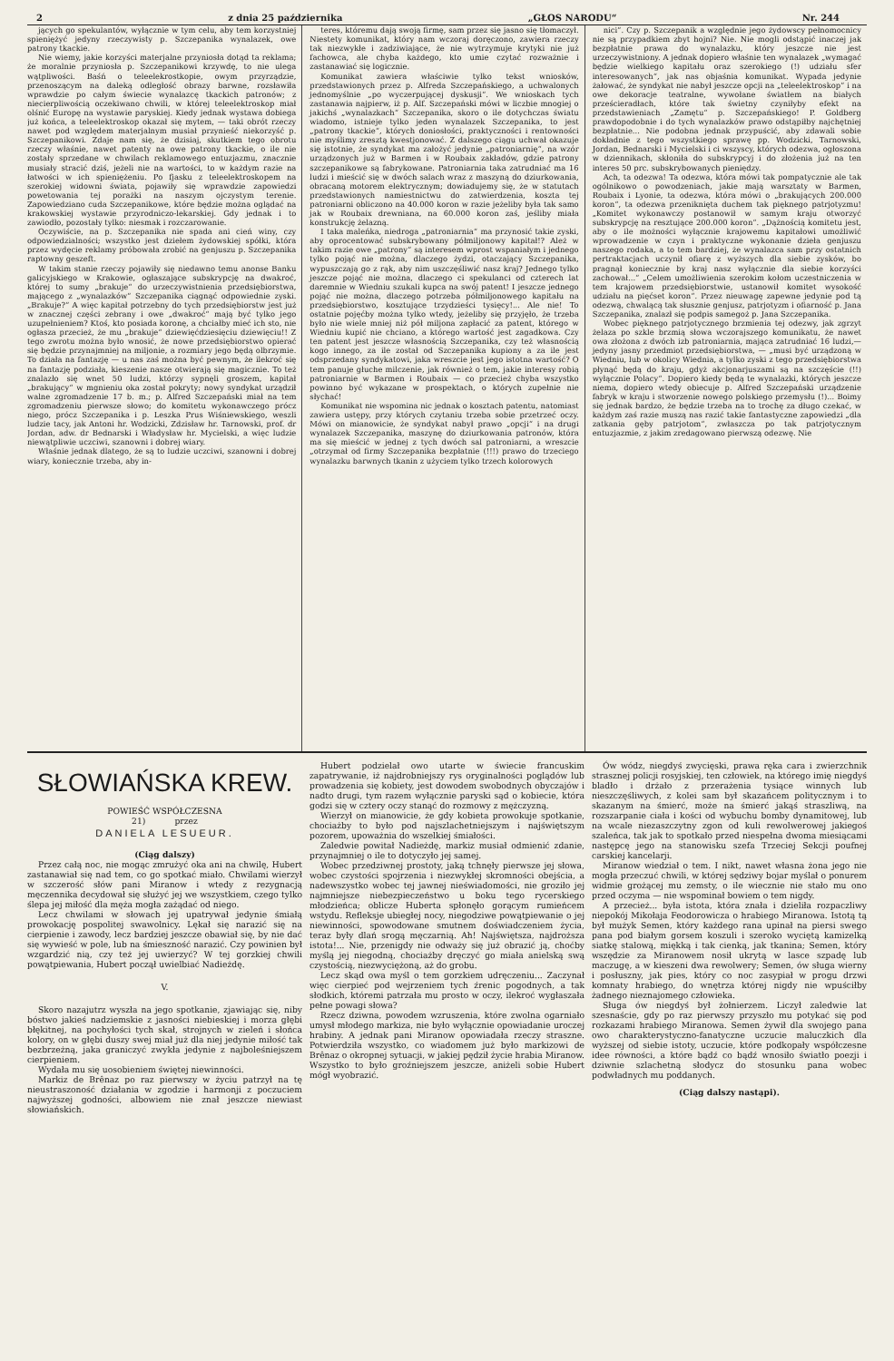2 z dnia 25 października „GŁOS NARODU“Nr. 244
jących go spekulantów, wyłącznie w tym celu, aby tem korzystniej spieniężyć jedyny rzeczywisty p. Szczepanika wynalazek, owe patrony tkackie.
Nie wiemy, jakie korzyści materjalne przyniosła dotąd ta reklama; że moralnie przyniosła p. Szczepanikowi krzywdę, to nie ulega wątpliwości. Baśń o teleelekrostkopie, owym przyrządzie, przenoszącym na daleką odległość obrazy barwne, rozsławiła wprawdzie po całym świecie wynalazcę tkackich patronów; z niecierpliwością oczekiwano chwili, w której teleelektroskop miał olśnić Europę na wystawie paryskiej. Kiedy jednak wystawa dobiega już końca, a teleelektroskop okazał się mytem, — taki obrót rzeczy nawet pod względem materjalnym musiał przynieść niekorzyść p. Szczepanikowi. Zdaje nam się, że dzisiaj, skutkiem tego obrotu rzeczy właśnie, nawet patenty na owe patrony tkackie, o ile nie zostały sprzedane w chwilach reklamowego entuzjazmu, znacznie musiały stracić dziś, jeżeli nie na wartości, to w każdym razie na łatwości w ich spieniężeniu. Po fjasku z teleelektroskopem na szerokiej widowni świata, pojawiły się wprawdzie zapowiedzi powetowania tej porażki na naszym ojczystym terenie. Zapowiedziano cuda Szczepanikowe, które będzie można oglądać na krakowskiej wystawie przyrodniczo-lekarskiej. Gdy jednak i to zawiodło, pozostały tylko: niesmak i rozczarowanie.
Oczywiście, na p. Szczepanika nie spada ani cień winy, czy odpowiedzialności; wszystko jest dziełem żydowskiej spółki, która przez wydęcie reklamy próbowała zrobić na genjuszu p. Szczepanika raptowny geszeft.
W takim stanie rzeczy pojawiły się niedawno temu anonse Banku galicyjskiego w Krakowie, ogłaszające subskrypcję na dwakroć, której to sumy „brakuje“ do urzeczywistnienia przedsiębiorstwa, mającego z „wynalazków“ Szczepanika ciągnąć odpowiednie zyski. „Brakuje?“ A więc kapitał potrzebny do tych przedsiębiorstw jest już w znacznej części zebrany i owe „dwakroć“ mają być tylko jego uzupełnieniem? Ktoś, kto posiada koronę, a chciałby mieć ich sto, nie ogłasza przecież, że mu „brakuje“ dziewięćdziesięciu dziewięciu!! Z tego zwrotu można było wnosić, że nowe przedsiębiorstwo opierać się będzie przynajmniej na miljonie, a rozmiary jego będą olbrzymie. To działa na fantazję — u nas zaś można być pewnym, że ilekroć się na fantazję podziała, kieszenie nasze otwierają się magicznie. To też znalazło się wnet 50 ludzi, którzy sypnęli groszem, kapitał „brakujący“ w mgnieniu oka został pokryty; nowy syndykat urządził walne zgromadzenie 17 b. m.; p. Alfred Szczepański miał na tem zgromadzeniu pierwsze słowo; do komitetu wykonawczego prócz niego, prócz Szczepanika i p. Leszka Prus Wiśniewskiego, weszli ludzie tacy, jak Antoni hr. Wodzicki, Zdzisław hr. Tarnowski, prof. dr Jordan, adw. dr Bednarski i Władysław hr. Mycielski, a więc ludzie niewątpliwie uczciwi, szanowni i dobrej wiary.
Właśnie jednak dlatego, że są to ludzie uczciwi, szanowni i dobrej wiary, koniecznie trzeba, aby in-
teres, któremu dają swoją firmę, sam przez się jasno się tłomaczył. Niestety komunikat, który nam wczoraj doręczono, zawiera rzeczy tak niezwykłe i zadziwiające, że nie wytrzymuje krytyki nie już fachowca, ale chyba każdego, kto umie czytać rozważnie i zastanawiać się logicznie.
Komunikat zawiera właściwie tylko tekst wniosków, przedstawionych przez p. Alfreda Szczepańskiego, a uchwalonych jednomyślnie „po wyczerpującej dyskusji“. We wnioskach tych zastanawia najpierw, iż p. Alf. Szczepański mówi w liczbie mnogiej o jakichś „wynalazkach“ Szczepanika, skoro o ile dotychczas światu wiadomo, istnieje tylko jeden wynalazek Szczepanika, to jest „patrony tkackie“, których doniosłości, praktyczności i rentowności nie myślimy zresztą kwestjonować. Z dalszego ciągu uchwał okazuje się istotnie, że syndykat ma założyć jedynie „patroniarnię“, na wzór urządzonych już w Barmen i w Roubaix zakładów, gdzie patrony szczepanikowe są fabrykowane. Patroniarnia taka zatrudniać ma 16 ludzi i mieścić się w dwóch salach wraz z maszyną do dziurkowania, obracaną motorem elektrycznym; dowiadujemy się, że w statutach przedstawionych namiestnictwu do zatwierdzenia, koszta tej patroniarni obliczono na 40.000 koron w razie jeżeliby była tak samo jak w Roubaix drewniana, na 60.000 koron zaś, jeśliby miała konstrukcję żelazną.
I taka maleńka, niedroga „patroniarnia“ ma przynosić takie zyski, aby oprocentować subskrybowany półmiljonowy kapitał!? Ależ w takim razie owe „patrony“ są interesem wprost wspaniałym i jednego tylko pojąć nie można, dlaczego żydzi, otaczający Szczepanika, wypuszczają go z rąk, aby nim uszczęśliwić nasz kraj? Jednego tylko jeszcze pojąć nie można, dlaczego ci spekulanci od czterech lat daremnie w Wiedniu szukali kupca na swój patent! I jeszcze jednego pojąć nie można, dlaczego potrzeba półmiljonowego kapitału na przedsiębiorstwo, kosztujące trzydzieści tysięcy!... Ale nie! To ostatnie pojęćby można tylko wtedy, jeżeliby się przyjęło, że trzeba było nie wiele mniej niż pół miljona zapłacić za patent, którego w Wiedniu kupić nie chciano, a którego wartość jest zagadkowa. Czy ten patent jest jeszcze własnością Szczepanika, czy też własnością kogo innego, za ile został od Szczepanika kupiony a za ile jest odsprzedany syndykatowi, jaka wreszcie jest jego istotna wartość? O tem panuje głuche milczenie, jak również o tem, jakie interesy robią patroniarnie w Barmen i Roubaix — co przecież chyba wszystko powinno być wykazane w prospektach, o których zupełnie nie słychać!
Komunikat nie wspomina nic jednak o kosztach patentu, natomiast zawiera ustępy, przy których czytaniu trzeba sobie przetrzeć oczy. Mówi on mianowicie, że syndykat nabył prawo „opcji“ i na drugi wynalazek Szczepanika, maszynę do dziurkowania patronów, która ma się mieścić w jednej z tych dwóch sal patroniarni, a wreszcie „otrzymał od firmy Szczepanika bezpłatnie (!!!) prawo do trzeciego wynalazku barwnych tkanin z użyciem tylko trzech kolorowych
nici“. Czy p. Szczepanik a względnie jego żydowscy pełnomocnicy nie są przypadkiem zbyt hojni? Nie. Nie mogli odstąpić inaczej jak bezpłatnie prawa do wynalazku, który jeszcze nie jest urzeczywistniony. A jednak dopiero właśnie ten wynalazek „wymagać będzie wielkiego kapitału oraz szerokiego (!) udziału sfer interesowanych“, jak nas objaśnia komunikat. Wypada jedynie żałować, że syndykat nie nabył jeszcze opcji na „teleelektroskop“ i na owe dekoracje teatralne, wywołane światłem na białych prześcieradłach, które tak świetny czyniłyby efekt na przedstawieniach „Zamętu“ p. Szczepańskiego! P. Goldberg prawdopodobnie i do tych wynalazków prawo odstąpiłby najchętniej bezpłatnie... Nie podobna jednak przypuścić, aby zdawali sobie dokładnie z tego wszystkiego sprawę pp. Wodzicki, Tarnowski, Jordan, Bednarski i Mycielski i ci wszyscy, których odezwa, ogłoszona w dziennikach, skłoniła do subskrypcyj i do złożenia już na ten interes 50 prc. subskrybowanych pieniędzy.
Ach, ta odezwa! Ta odezwa, która mówi tak pompatycznie ale tak ogólnikowo o powodzeniach, jakie mają warsztaty w Barmen, Roubaix i Lyonie, ta odezwa, która mówi o „brakujących 200.000 koron“, ta odezwa przeniknięta duchem tak pięknego patrjotyzmu! „Komitet wykonawczy postanowił w samym kraju otworzyć subskrypcję na resztujące 200.000 koron“. „Dążnością komitetu jest, aby o ile możności wyłącznie krajowemu kapitałowi umożliwić wprowadzenie w czyn i praktyczne wykonanie dzieła genjuszu naszego rodaka, a to tem bardziej, że wynalazca sam przy ostatnich pertraktacjach uczynił ofiarę z wyższych dla siebie zysków, bo pragnął koniecznie by kraj nasz wyłącznie dla siebie korzyści zachował...“ „Celem umożliwienia szerokim kołom uczestniczenia w tem krajowem przedsiębiorstwie, ustanowił komitet wysokość udziału na pięćset koron“. Przez nieuwagę zapewne jedynie pod tą odezwą, chwalącą tak słusznie genjusz, patrjotyzm i ofiarność p. Jana Szczepanika, znalazł się podpis samegoż p. Jana Szczepanika.
Wobec pięknego patrjotycznego brzmienia tej odezwy, jak zgrzyt żelaza po szkle brzmią słowa wczorajszego komunikatu, że nawet owa złożona z dwóch izb patroniarnia, mająca zatrudniać 16 ludzi,— jedyny jasny przedmiot przedsiębiorstwa, — „musi być urządzoną w Wiedniu, lub w okolicy Wiednia, a tylko zyski z tego przedsiębiorstwa płynąć będą do kraju, gdyż akcjonarjuszami są na szczęście (!!) wyłącznie Polacy“. Dopiero kiedy będą te wynalazki, których jeszcze niema, dopiero wtedy obiecuje p. Alfred Szczepański urządzenie fabryk w kraju i stworzenie nowego polskiego przemysłu (!)... Boimy się jednak bardzo, że będzie trzeba na to trochę za długo czekać, w każdym zaś razie muszą nas razić takie fantastyczne zapowiedzi „dla zatkania gęby patrjotom“, zwłaszcza po tak patrjotycznym entuzjazmie, z jakim zredagowano pierwszą odezwę. Nie
SŁOWIAŃSKA KREW.
POWIEŚĆ WSPÓŁCZESNA
21) przez
DANIELA LESUEUR.
(Ciąg dalszy)
Przez całą noc, nie mogąc zmrużyć oka ani na chwilę, Hubert zastanawiał się nad tem, co go spotkać miało. Chwilami wierzył w szczerość słów pani Miranow i wtedy z rezygnacją męczennika decydował się służyć jej we wszystkiem, czego tylko ślepa jej miłość dla męża mogła zażądać od niego.
Lecz chwilami w słowach jej upatrywał jedynie śmiałą prowokację pospolitej swawolnicy. Lękał się narazić się na cierpienie i zawody, lecz bardziej jeszcze obawiał się, by nie dać się wywieść w pole, lub na śmieszność narazić. Czy powinien był wzgardzić nią, czy też jej uwierzyć? W tej gorzkiej chwili powątpiewania, Hubert począł uwielbiać Nadieżdę.
V.
Skoro nazajutrz wyszła na jego spotkanie, zjawiając się, niby bóstwo jakieś nadziemskie z jasności niebieskiej i morza głębi błękitnej, na pochyłości tych skał, strojnych w zieleń i słońca kolory, on w głębi duszy swej miał już dla niej jedynie miłość tak bezbrzeżną, jaka graniczyć zwykła jedynie z najboleśniejszem cierpieniem.
Wydała mu się uosobieniem świętej niewinności.
Markiz de Brênaz po raz pierwszy w życiu patrzył na tę nieustraszoność działania w zgodzie i harmonji z poczuciem najwyższej godności, albowiem nie znał jeszcze niewiast słowiańskich.
Hubert podzielał owo utarte w świecie francuskim zapatrywanie, iż najdrobniejszy rys oryginalności poglądów lub prowadzenia się kobiety, jest dowodem swobodnych obyczajów i nadto drugi, tym razem wyłącznie paryski sąd o kobiecie, która godzi się w cztery oczy stanąć do rozmowy z mężczyzną.
Wierzył on mianowicie, że gdy kobieta prowokuje spotkanie, chociażby to było pod najszlachetniejszym i najświętszym pozorem, upoważnia do wszelkiej śmiałości.
Zaledwie powitał Nadieżdę, markiz musiał odmienić zdanie, przynajmniej o ile to dotyczyło jej samej.
Wobec przedziwnej prostoty, jaką tchnęły pierwsze jej słowa, wobec czystości spojrzenia i niezwykłej skromności obejścia, a nadewszystko wobec tej jawnej nieświadomości, nie groziło jej najmniejsze niebezpieczeństwo u boku tego rycerskiego młodzieńca; oblicze Huberta spłonęło gorącym rumieńcem wstydu. Refleksje ubiegłej nocy, niegodziwe powątpiewanie o jej niewinności, spowodowane smutnem doświadczeniem życia, teraz były dlań srogą męczarnią. Ah! Najświętsza, najdroższa istota!... Nie, przenigdy nie odważy się już obrazić ją, choćby myślą jej niegodną, chociażby dręczyć go miała anielską swą czystością, niezwyciężoną, aż do grobu.
Lecz skąd owa myśl o tem gorzkiem udręczeniu... Zaczynał więc cierpieć pod wejrzeniem tych źrenic pogodnych, a tak słodkich, któremi patrzała mu prosto w oczy, ilekroć wygłaszała pełne powagi słowa?
Rzecz dziwna, powodem wzruszenia, które zwolna ogarniało umysł młodego markiza, nie było wyłącznie opowiadanie uroczej hrabiny. A jednak pani Miranow opowiadała rzeczy straszne. Potwierdziła wszystko, co wiadomem już było markizowi de Brênaz o okropnej sytuacji, w jakiej pędził życie hrabia Miranow. Wszystko to było groźniejszem jeszcze, aniżeli sobie Hubert mógł wyobrazić.
Ów wódz, niegdyś zwycięski, prawa ręka cara i zwierzchnik strasznej policji rosyjskiej, ten człowiek, na którego imię niegdyś bladło i drżało z przerażenia tysiące winnych lub nieszczęśliwych, z kolei sam był skazańcem politycznym i to skazanym na śmierć, może na śmierć jakąś straszliwą, na rozszarpanie ciała i kości od wybuchu bomby dynamitowej, lub na wcale niezaszczytny zgon od kuli rewolwerowej jakiegoś szaleńca, tak jak to spotkało przed niespełna dwoma miesiącami następcę jego na stanowisku szefa Trzeciej Sekcji poufnej carskiej kancelarji.
Miranow wiedział o tem. I nikt, nawet własna żona jego nie mogła przeczuć chwili, w której sędziwy bojar myślał o ponurem widmie grożącej mu zemsty, o ile wiecznie nie stało mu ono przed oczyma — nie wspominał bowiem o tem nigdy.
A przecież... była istota, która znała i dzieliła rozpaczliwy niepokój Mikołaja Feodorowicza o hrabiego Miranowa. Istotą tą był mużyk Semen, który każdego rana upinał na piersi swego pana pod białym gorsem koszuli i szeroko wyciętą kamizelką siatkę stalową, miękką i tak cienką, jak tkanina; Semen, który wszędzie za Miranowem nosił ukrytą w lasce szpadę lub maczugę, a w kieszeni dwa rewolwery; Semen, ów sługa wierny i posłuszny, jak pies, który co noc zasypiał w progu drzwi komnaty hrabiego, do wnętrza której nigdy nie wpuściłby żadnego nieznajomego człowieka.
Sługa ów niegdyś był żołnierzem. Liczył zaledwie lat szesnaście, gdy po raz pierwszy przyszło mu potykać się pod rozkazami hrabiego Miranowa. Semen żywił dla swojego pana owo charakterystyczno-fanatyczne uczucie maluczkich dla wyższej od siebie istoty, uczucie, które podkopały współczesne idee równości, a które bądź co bądź wnosiło światło poezji i dziwnie szlachetną słodycz do stosunku pana wobec podwładnych mu poddanych.
(Ciąg dalszy nastąpi).